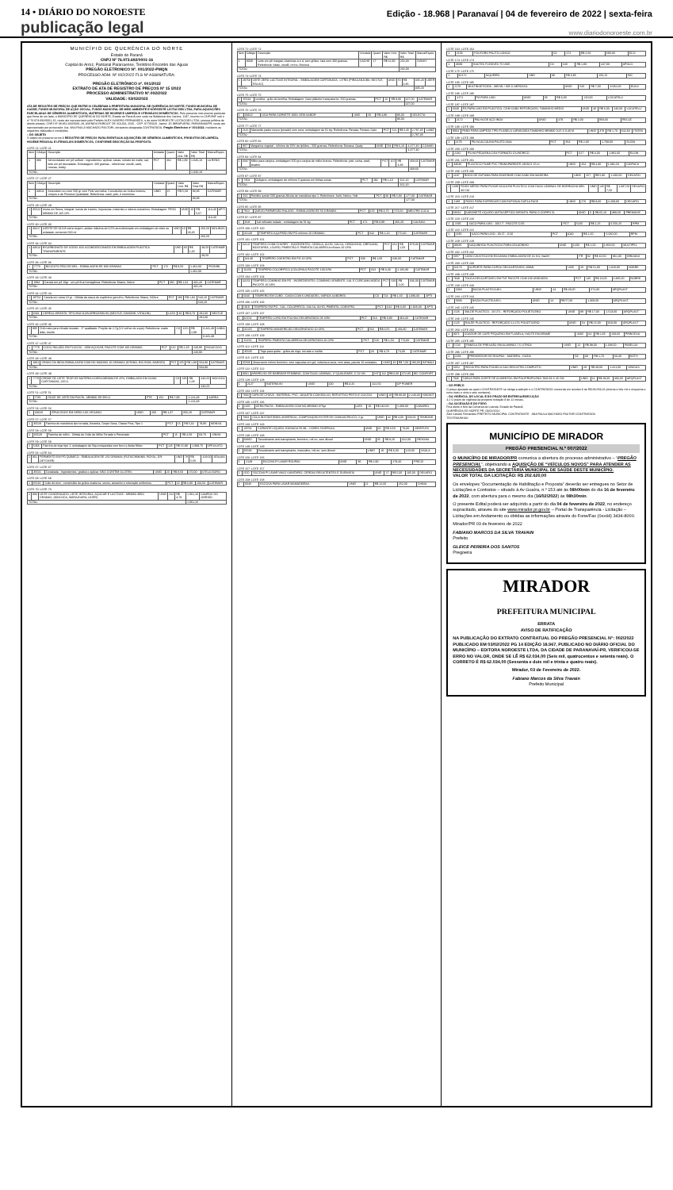14 • DIÁRIO DO NOROESTE
Edição - 18.968 | Paranavaí | 04 de fevereiro de 2022 | sexta-feira
publicação legal
www.diariodonoroeste.com.br
MUNICÍPIO DE QUERÊNCIA DO NORTE
Estado do Paraná
CNPJ Nº 76.973.692/0001-16
Capital do Arroz, Pantanal Paranaense, Território Encontro das Águas
PREGÃO ELETRONICO Nº. 001/2022-PMQN
PROCESSO ADM. Nº 002/2022 FLS Nº ASSINATURA:
PREGÃO ELETRÔNICO nº. 001/2022
EXTRATO DE ATA DE REGISTRO DE PREÇOS Nº 15 /2022
PROCESSO ADMINISTRATIVO Nº.002/2022
VALIDADE: 03/02/2023
ATA DE REGISTRO DE PREÇOS QUE ENTRE SI CELEBRAM A PREFEITURA MUNICIPAL DE QUERÊNCIA DO NORTE, FUNDO MUNICIPAL DE SAÚDE, FUNDO MUNICIPAL DE AÇÃO SOCIAL, FUNDO MUNICIPAL DE MEIO AMBIENTE E NOROESTE LICITACOES LTDA, PARA AQUISIÇÕES PARCELADAS DE GÊNEROS ALIMENTÍCIOS, MATERIAIS DE HIGIENE E LIMPEZA E UTENSÍLIOS DOMÉSTICOS. Pelo presente instrumento particular que firma de um lado, o MUNICÍPIO DE QUERÊNCIA DO NORTE, Estado do Paraná com sede na Waldemar dos Santos, 1197, inscrito no CNPJ/MF sob o nº 76.973.692/0001-16, neste ato representado pelo Prefeito ALEX SANDRO FERNANDES, e de outro NOROESTE LICITACOES LTDA, pessoa jurídica de direito privado, CNPJ Nº 38.852.363/0001-28, AVENIDA PARIGOT DE SOUZA, 2545 - CEP: 87705020 - bairro: JD IBIRAPUERA, PARANAVAÍ/PR, neste ato representado por procurador Sra. ANA PAULA MACHADO PASTORI, doravante designada CONTRATADA. Pregão Eletrônico nº 001/2022, mediante as seguintes cláusulas e condições.
– DO OBJETO
O objeto do presente termo é REGISTRO DE PREÇOS PARA EVENTUAIS AQUISIÇÕES DE GÊNEROS ALIMENTÍCIOS, PRODUTOS DE LIMPEZA, HIGIENE PESSOAL E UTENSÍLIOS DOMÉSTICOS, CONFORME DESCRIÇÃO DA PROPOSTA
LOTE 21: LOTE 21
| Item | Código | Descrição | Unidade | Quant. | Valor Unit. R$ | Valor Total R$ | Marca/Espec. |
| --- | --- | --- | --- | --- | --- | --- | --- |
| 1 | 880 | Achocolatado em pó solúvel - ingredientes: açúcar, cacau, extrato de malte, sal, leite em pó desnatado. Embalagem: 400 gramas - referência: nestlé, zaeli, nescau, toddy. | PCT | 362 | R$ 2,89 | 1.046,18 | LA REND |
| TOTAL: | | | | | | 1.046,18 | |
LOTE 27: LOTE 27
| Item | Código | Descrição | Unidade | Quant. | Valor Unit. R$ | Valor Total R$ | Marca/Espec. |
| --- | --- | --- | --- | --- | --- | --- | --- |
| 1 | 33611 | Amendoim cru com 500 gr com Pele vermelha; Constituído de Grãos Inteiros, Limpos e de Primeira Qualidade. Referência: zaeli, yoki, 3 morrinhos | UNID | 15 | R$ 5,59 | 83,85 | CATEMAR |
| TOTAL: | | | | | | 83,85 | |
LOTE 29: LOTE 29
| 1 | 35524 | Aveia em flocos, integral; isenta de insetos, impurezas, materiais e odores estranhos. Embalagem: PESO MÍNIMO DE 165 GR. | UNID | 20 | R$ 5,67 | 113,40 | APTI |
| TOTAL: | | | | | | 113,40 | |
LOTE 30: LOTE 30
| 1 | 38217 | AZEITE DE OLIVA extra virgem, acidez máxima de 0,5% acondicionado em embalagem de vidro ou enlatado, contendo 500 ml | UND | 10 | R$ 26,65 | 266,50 | MOLINOS |
| TOTAL: | | | | | | 266,50 | |
LOTE 34: LOTE 34
| 1 | 33613 | BICARBONATO DE SÓDIO 40G ACONDIDICONADO EM EMBALAGEM PLÁSTICA TRANSPARENTE | UND | 30 | R$ 1,65 | 49,50 | CATEMAR |
| TOTAL: | | | | | | 49,50 | |
LOTE 36: LOTE 36
| 1 | 7770 | BISCOITO PÃO DE MEL - EMBALAGEM DE 800 GRAMAS | PCT | 172 | R$ 8,50 | 1.462,00 | PICININI |
| TOTAL: | | | | | | 1.462,00 | |
LOTE 43: LOTE 43
| 1 | 1894 | Canela em pó 10gr - em pó fina homogênea. Referência: Kitano, Nobre | PCT | 280 | R$ 1,54 | 431,20 | CATEMAR |
| TOTAL: | | | | | | 431,20 | |
LOTE 44: LOTE 44
| 1 | 29754 | Canela em rama 10 gr - Obtida da casca do espécime genuíno. Referência: Kitano, NObre | PCT | 280 | R$ 1,94 | 543,20 | CATEMAR |
| TOTAL: | | | | | | 543,20 | |
LOTE 45: LOTE 45
| 1 | 6031 | CEREAL INFANTIL TIPO MUCILON ARROZ/MILHO (NESTLÉ, DANONE, VITALON) | LATA | 30 | R$ 9,70 | 291,00 | NESTLE |
| TOTAL: | | | | | | 291,00 | |
LOTE 46: LOTE 46
| 1 | 895 | Chá mate para infusão tostado - 1ª qualidade. Porção de 2,7g (1/2 colher de sopa). Referência: matte leão, triunfo | CX | 1151 | R$ 2,99 | 3.441,49 | SABIA |
| TOTAL: | | | | | | 3.441,49 | |
LOTE 47: LOTE 47
| 1 | 7778 | COCO RALADO EM FLOCOS - SEM AÇÚCAR, PACOTE COM 100 GRAMAS | PCT | 110 | R$ 2,19 | 240,90 | INGACOCO |
| TOTAL: | | | | | | 240,90 | |
LOTE 48: LOTE 48
| 1 | 1901 | CRAVO DA ÍNDIA EMBALAGEM COM NO MAXIMO 10 GRAMAS (KITANO, BIG BOM, MARATA) | PCT | 255 | R$ 1,98 | 504,90 | CATEMAR |
| TOTAL: | | | | | | 504,90 | |
LOTE 49: LOTE 49
| 1 | 7779 | CREME DE LEITE TEOR DE MATÉRIA GORDA MÍNIMA DE 25%, EMBALADO EM CAIXA CARTONADA, 200 G | CX | 195 | R$ 2,29 | 446,55 | MOCOCA |
| TOTAL: | | | | | | 446,55 | |
LOTE 51: LOTE 51
| 1 | 7785 | DOCE DE LEITE EM PASTA - MÍNIMO DE 950 G | PTE | 152 | R$ 7,99 | 1.214,48 | AUREA |
| TOTAL: | | | | | | 1.214,48 | |
LOTE 53: LOTE 53
| 1 | 33620 | ERVA DOCE EM GRÃO 10G VEGANO | UNID | 260 | R$ 1,37 | 356,20 | CATEMAR |
LOTE 57: LOTE 57
| 1 | 35528 | Farinha de mandioca tipo torrada, Amarela, Grupo Seca, Classe Fina, Tipo 1 | PCT | 15 | R$ 5,32 | 79,80 | MONSIL |
LOTE 58: LOTE 58
| 1 | 35529 | Farinha de milho - Obtida do Grão de Milho Torrado e Peneirado | PCT | 15 | R$ 4,58 | 68,70 | SINHA |
LOTE 59: LOTE 59
| 1 | 5466 | Farinha de trigo tipo 1, embalagem de 5kg enriquecida com ferro e ácido fólico | PCT | 125 | R$ 15,99 | 1.998,75 | SPESSATO |
LOTE 64: LOTE 64
| 1 | 901 | FERMENTO EM PÓ QUÍMICO - EMBALAGEM DE 250 GRAMAS (FLEISCHMANN, ROYAL, DR. OETCKER) | UND | 78 | R$ 5,50 | 429,00 | ATALAIA |
LOTE 67: LOTE 67
| 1 | 35531 | Goiabada - Ingredientes: goiaba e açúcar. NÃO CONTÉM GLÚTEN. | UNID | 20 | R$ 8,50 | 170,00 | STELA DORO |
LOTE 68: LOTE 68
| 1 | 35533 | Grão de bico - constituído de grãos maduros, secos, tamanho e coloração uniformes | PCT | 15 | R$ 6,90 | 103,50 | CATEMAR |
LOTE 70: LOTE 70
| 1 | 903 | LEITE CONDENSADO, LEITE INTEGRAL, AÇÚCAR E LACTOSE - MÍNIMO 395G GRAMAS. (MOCOCA, MARAJOARA, LIDER) | UNID | 222 | R$ 4,78 | 1.061,16 | CAMPOS DO JORDÃO |
| TOTAL: | | | | | | 1.061,16 | |
LOTE 72: LOTE 72
| Item | Código | Descrição | Unidade | Quant. | Valor Unit. R$ | Valor Total R$ | Marca/Espec. |
| --- | --- | --- | --- | --- | --- | --- | --- |
| 1 | 9039 | Leite em pó integral, vitaminas a e d, sem glúten, lata com 400 gramas. Referência: Italac, nestlé, ninho, Mococa | SACHE | 17 | R$ 11,90 | 202,30 | DANKY |
| TOTAL: | | | | | | 202,30 | |
LOTE 74: LOTE 74
| 1 | 29759 | LEITE ZERO LACTOSE INTEGRAL - EMBALAGEM CARTONADA - LITRO (PIRACANJUBA, NESTLÉ, ITALAC) | UNID | 70 | R$ 4,36 | 305,20 | LIDER |
| TOTAL: | | | | | | 305,20 | |
LOTE 75: LOTE 75
| 1 | 35534 | Lentilha - grão de lentilha, Embalagem: Saco plástico transparente, 500 gramas. | PCT | 15 | R$ 9,80 | 147,00 | CATEMAR |
| TOTAL: | | | | | | 147,00 | |
LOTE 76: LOTE 76
| 1 | 33622 | LIGA PARA SORVETE 100G SEM SABOR | UND | 20 | R$ 4,80 | 96,00 | SELECTA |
| TOTAL: | | | | | | 96,00 | |
LOTE 77: LOTE 77
| 1 | 2116 | Macarrão padre nosso (picado) com ovos, embalagem de 01 kg. Referência: Renata, Floriani, Galo | PCT | 521 | R$ 5,35 | 2.787,35 | LIANE |
| TOTAL: | | | | | | 2.787,35 | |
LOTE 82: LOTE 82
| 1 | 907 | Margarina vegetal - mínimo de 65% de lipídios - 500 gramas. Referência: Doriana, Qualy | UNID | 734 | R$ 6,10 | 4.477,40 | COAMO |
| TOTAL: | | | | | | 4.477,40 | |
LOTE 84: LOTE 84
| 1 | 6037 | Milho para canjica- embalagem 500 grs canjica de milho branco. Referência: yoki, sinha, zaeli, kisabor | PCT | 107 | R$ 4,38 | 468,66 | CATEMAR |
| TOTAL: | | | | | | 468,66 | |
LOTE 87: LOTE 87
| 1 | 7804 | Orégano, embalagem de mínimo 5 gramas em folhas secas | PCT | 292 | R$ 1,10 | 321,20 | CATEMAR |
| TOTAL: | | | | | | 321,20 | |
LOTE 93: LOTE 93
| 1 | 914 | Polvilho azedo 500 gramas fécula de mandioca tipo 1. Referência: Juriti, Nobre, Yoki | PCT | 30 | R$ 5,90 | 177,00 | CATEMAR |
| TOTAL: | | | | | | 177,00 | |
LOTE 95: LOTE 95
| 1 | 7812 | QUEIJO PARMESÃO RALADO - EMBALAGEM DE 50 GRAMAS | PCT | 155 | R$ 3,70 | 573,50 | MESTRE CUCA |
LOTE 97: LOTE 97
| 1 | 919 | Sal refinado iodado - embalagem de 01 kg | PCT | 471 | R$ 0,99 | 466,29 | SALINAS |
LOTE 100: LOTE 100
| 1 | 32148 | TEMPERO AÇAFRÃO EM PÓ mínimo 20 GRAMAS | PCT | 642 | R$ 1,20 | 770,40 | CATEMAR |
LOTE 101: LOTE 101
| 1 | 32147 | TEMPERO CHIMI CHURRY - INGEDIENTES: CEBOLA, ALHO, SALSA, CEBOLINHA, ORÉGANO, MOSTARDA, LOURO, PIMENTÃO E PIMENTA CALABRESA mínimo 20 GRS | PCT | 652 | R$ 1,50 | 978,00 | CATEMAR |
LOTE 102: LOTE 102
| 1 | 32149 | TEMPERO COENTRO EM PÓ 10 GRS | PCT | 636 | R$ 1,00 | 636,00 | CATEMAR |
LOTE 103: LOTE 103
| 1 | 32150 | TEMPERO COLORÍFICO (COLORAU) PACOTE 100 GRS | PCT | 642 | R$ 3,40 | 2.182,80 | CATEMAR |
LOTE 104: LOTE 104
| 1 | 32151 | TEMPERO COMINHO EM PÓ - INGREDIENTES: COMINHO SEMENTE, SAL E CÚRCUMA MOÍDA PACOTE 10 GRS | PCT | 636 | R$ 1,00 | 636,00 | CATEMAR |
LOTE 105: LOTE 105
| 1 | 6040 | TEMPERO EM CUBO - CAIXA COM 6 UNIDADES, VARIOS SABORES | CX | 724 | R$ 1,50 | 1.086,00 | APTI |
LOTE 106: LOTE 106
| 1 | 1919 | TEMPERO EM PÓ - SAL, COLORÍFICO, SALSA, ALHO, PIMENTA, COENTRO | PCT | 642 | R$ 3,00 | 1.926,00 | APTI |
LOTE 107: LOTE 107
| 1 | 32154 | TEMPERO LORO EM FOLHAS DESIDRATADO 05 GRS | PCT | 516 | R$ 0,90 | 464,40 | CATEMAR |
LOTE 108: LOTE 108
| 1 | 32155 | TEMPERO MANJERICÃO DESIDRATADO 10 GRS | PCT | 516 | R$ 0,55 | 283,80 | CATEMAR |
LOTE 109: LOTE 109
| 1 | 32156 | TEMPERO PIMENTA CALABRESA DESIDRATADA 10 GRS | PCT | 516 | R$ 1,50 | 774,00 | CATEMAR |
LOTE 112: LOTE 112
| 1 | 35535 | Trigo para quibe - grãos de trigo, torrado e moído | PCT | 20 | R$ 3,70 | 74,00 | CATEMAR |
LOTE 115: LOTE 115
| 1 | 35536 | Absorvente intimo feminino, com capsulas em gel, cobertura seca, com abas, pacote 16 unidades. | UNID | 40 | R$ 7,00 | 280,00 | INTIMUS |
LOTE 122: LOTE 122
| 1 | 9061 | APARELHO DE BARBEAR FEMININO, COM DUAS LÂMINAS, 1ª QUALIDADE, C 02 UN | KIT | 112 | R$ 6,00 | 672,00 | BIC CONFORT |
LOTE 128: LOTE 128
| 1 | 2127 | BATERIA 9V | UNID | 130 | R$ 3,25 | 422,50 | GP POWER |
LOTE 134: LOTE 134
| 1 | 7833 | CAPA DE CHUVA - MATERIAL: PVC; JAQUETA COM BOLSO, REFLETIVO PEITO E COSTAS | UNID | 28 | R$ 80,00 | 2.240,00 | NIKOKIT |
LOTE 136: LOTE 136
| 1 | 2135 | CERA PASTA - EMBALAGEM COM NO MÍNIMO 375gr | LATA | 10 | R$ 140,00 | 1.400,00 | CANARIO |
LOTE 137: LOTE 137
| 1 | 7834 | COLA INSTANTÂNEA UNIVERSAL, COMPOSIÇÃO ÉSTER DE CIANOACRÍLICO, 2 gr. | UNID | 42 | R$ 4,00 | 168,00 | TEKBOND |
LOTE 143: LOTE 143
| 1 | 29764 | CORANTE LÍQUIDO, BISNAGA 50 ML - CORES DIVERSAS | UNID | 20 | R$ 3,50 | 70,00 | INDEFLEX |
LOTE 148: LOTE 148
| 1 | 34860 | Desodorante anti-transpirante, feminino, roll-on, sem álcool | UNID | 35 | R$ 9,20 | 322,00 | REXONA |
LOTE 149: LOTE 149
| 1 | 35538 | Desodorante anti-transpirante, masculino, roll-on, sem álcool | UNID | 20 | R$ 6,00 | 120,00 | SKALA |
LOTE 156: LOTE 156
| 1 | 2149 | ESCOVA P/ LAVAR ROUPAS | UNID | 96 | R$ 2,90 | 278,40 | FRICCI |
LOTE 157: LOTE 157
| 1 | 2150 | ESCOVA P/ LAVAR VASO SANITARIO, CERDAS RESISTENTES E DURÁVEIS | UNID | 27 | R$ 5,00 | 135,00 | DESAFIO |
LOTE 158: LOTE 158
| 1 | 6045 | ESCOVA PARA LAVAR MAMADEIRAS | UNID | 21 | R$ 12,00 | 252,00 | CHINA |
LOTE 164: LOTE 164
| 1 | 2156 | FÓSFORO PALITO LONGO | CX | 272 | R$ 2,50 | 680,00 | ECO |
LOTE 174: LOTE 174
| 1 | 3689 | HASTES FLEXIVES 75 UND | CX | 130 | R$ 1,90 | 247,00 | APOLO |
LOTE 175: LOTE 175
| 1 | 32172 | ISQUEIRO | UND | 39 | R$ 3,85 | 150,15 | BIC |
LOTE 185: LOTE 185
| 1 | 2170 | MULTINSETICIDA - 380 ML / 305 G AEROSOL | UNID | 526 | R$ 7,00 | 3.682,00 | BUSS |
LOTE 186: LOTE 186
| 1 | 2171 | PÁ PARA LIXO | UNID | 35 | R$ 6,00 | 210,00 | LOCATELLI |
LOTE 187: LOTE 187
| 1 | 6049 | PÁ PARA LIXO EM PLÁSTICO, COM CABO REFORÇADO, TAMANHO MÉDIO | UNID | 40 | R$ 6,00 | 240,00 | LOCATELLI |
LOTE 188: LOTE 188
| 1 | 2172 | PALHA DE AÇO INOX | UNID | 479 | R$ 2,00 | 958,00 | RELUZ |
LOTE 193: LOTE 193
| 1 | 9064 | PANO PARA LIMPEZA TIPO FLANELA LARANJADA TAMANHO MÍNIMO 0,25 X 0,40 M | UNID | 378 | R$ 1,70 | 642,60 | ITATEX |
LOTE 198: LOTE 198
| 1 | 2179 | PILHA ALCALINA PALITO /AAA | PCT | 854 | R$ 2,00 | 1.708,00 | ELGIN |
LOTE 200: LOTE 200
| 1 | 2182 | PILHA PEQUENA C/04 FORMATO CILÍNDRICO | PCT | 627 | R$ 3,00 | 1.881,00 | ELGIN |
LOTE 201: LOTE 201
| 1 | 33630 | PLÁSTICO FILME PVC TRANSPARENTE 28CM X 15 m | UNID | 254 | R$ 4,30 | 1.092,20 | GIOPACK |
LOTE 206: LOTE 206
| 1 | 2187 | RODO DE ESPUMA PARA ENCERAR COM CABO EM MADEIRA | UNID | 257 | R$ 5,80 | 1.490,60 | DESAFIO |
LOTE 209: LOTE 209
| 1 | 2189 | RODO MÉDIO PARA PUXAR ÁGUA EM PLÁSTICO COM DUAS LÂMINAS DE BORRACHA MÍN. 40 CM | UNID | 145 | R$ 7,50 | 1.087,50 | DESAFIO |
LOTE 210: LOTE 210
| 1 | 2188 | RODO PARA ESFREGAR COM ESPONJA DUPLA FACE | UNID | 276 | R$ 8,00 | 2.208,00 | DESAFIO |
LOTE 217: LOTE 217
| 1 | 33632 | SABONETE LÍQUIDO ANTISSÉPTICO INFANTIL PARA O CORPO 5L | UNID | 6 | R$ 65,10 | 390,60 | PREMISSE |
LOTE 220: LOTE 220
| 1 | 2196 | SACO PARA LIXO - 100 LT - PACOTE C/05 | PCT | 5245 | R$ 1,25 | 6.556,25 | RPM |
LOTE 222: LOTE 222
| 1 | 2195 | SACO PARA LIXO - 30 LT - C/10 | PCT | 4040 | R$ 1,50 | 6.060,00 | RPM |
LOTE 229: LOTE 229
| 1 | 33635 | SAQUINHOS PLÁSTICOS PARA GELADINHO | UNID | 1200 | R$ 1,50 | 1.800,00 | MULTIPEL |
LOTE 232: LOTE 232
| 1 | 6057 | SODA CÁUSTICA EM ESCAMAS EMBALAGEM DE 01 KG, NaOH | FR | 82 | R$ 10,50 | 861,00 | BRILMAX |
LOTE 233: LOTE 233
| 1 | 32176 | SUPORTE PARA COPOS DESCARTÁVEIS 200ML | UND | 20 | R$ 51,00 | 1.020,00 | NOBRE |
LOTE 239: LOTE 239
| 1 | 7849 | TOUCA DESCARTÁVEL EM TNT PACOTE COM 100 UNIDADES | PCT | 145 | R$ 13,00 | 1.885,00 | NOBRE |
LOTE 243: LOTE 243
| 1 | 5302 | BACIA PLASTICA 38 L | UNID | 24 | R$ 28,00 | 672,00 | ARQPLAST |
LOTE 244: LOTE 244
| 1 | 5303 | BACIA PLASTICA 80 L | UNID | 24 | R$ 57,00 | 1.368,00 | ARQPLAST |
LOTE 245: LOTE 245
| 1 | 2126 | BALDE PLASTICO - 20 LTS - REFORÇADO POLIETILENO | UNID | 89 | R$ 17,00 | 1.513,00 | ARQPLAST |
LOTE 246: LOTE 246
| 1 | 2125 | BALDE PLASTICO - REFORÇADO 14 LTS POLIETILENO | UNID | 54 | R$ 15,00 | 810,00 | ARQPLAST |
LOTE 263: LOTE 263
| 1 | 9071 | COADOR DE CAFÉ PEQUENO EM FLANELA, HASTE EM ARAME | UNID | 64 | R$ 2,65 | 169,60 | PRINCESA |
LOTE 285: LOTE 285
| 1 | 5729 | PANELA DE PRESSÃO EM ALUMÍNIO 7,5 LITROS | UNID | 12 | R$ 99,00 | 1.188,00 | PANELUX |
LOTE 296: LOTE 296
| 1 | 2183 | PRENDEDOR DE ROUPAS - MADEIRA - DÚZIA | DZ | 39 | R$ 1,70 | 66,30 | BOTH |
LOTE 297: LOTE 297
| 1 | 6052 | REGISTRO PARA FOGÃO A GÁS REGISTRO COMPLETO | UNID | 29 | R$ 49,00 | 1.421,00 | VINIGAS |
LOTE 298: LOTE 298
| 1 | 7846 | TÁBUA PARA CORTE DE ALIMENTOS EM POLIPROPILENO TAM 33 X 45 CM | UNID | 14 | R$ 29,00 | 406,00 | ARQPLAST |
– DO PREÇO
O preço ajustado ao qual o CONTRATANTE se obriga a adimplir e o CONTRATADO concorda em receber é de R$ 83.059,26 (oitenta e três mil e cinquenta e nove reais e vinte e seis centavos).
– DA VIGÊNCIA, DO LOCAL E DO PRAZO DE ENTREGA/EXECUÇÃO
4.2 O prazo de vigência da presente licitação é de 12 meses.
– DA SUCESSÃO E DO FORO
Fica eleito o foro da Comarca de Loanda, Estado do Paraná.
QUERÊNCIA DO NORTE PR, 03/02/2022
Alex Sandro Fernandes PREFEITO MUNICIPAL CONTRATANTE ANA PAULA MACHADO PASTORI CONTRATADA
TESTEMUNHAS:
MUNICÍPIO DE MIRADOR
PREGÃO PRESENCIAL N.º 007/2022
O MUNICÍPIO DE MIRADOR/PR comunica a abertura do processo administrativo – “PREGÃO PRESENCIAL”, objetivando a AQUISIÇÃO DE “VEÍCULOS NOVOS” PARA ATENDER AS NECESSIDADES DA SECRETARIA MUNICIPAL DE SAÚDE DESTE MUNICÍPIO.
VALOR TOTAL DA LICITAÇÃO: R$ 202.620,00
Os envelopes “Documentação de Habilitação e Proposta” deverão ser entregues no Setor de Licitações e Contratos – situado à Av Guaíra, n.º 153 até às 08h00min do dia 16 de fevereiro de 2022, com abertura para o mesmo dia (16/02/2022) às 08h30min.
O presente Edital poderá ser adquirido a partir do dia 04 de fevereiro de 2022, no endereço supracitado, através do site www.mirador.pr.gov.br – Portal de Transparência - Licitação – Licitações em Andamento ou obtidas as informações através do Fone/Fax (0xx44) 3434-8000.
Mirador/PR 03 de fevereiro de 2022
FABIANO MARCOS DA SILVA TRAVAIN
Prefeito
GLEICE PEREIRA DOS SANTOS
Pregoeira
MIRADOR
PREFEITURA MUNICIPAL
ERRATA
AVISO DE RATIFICAÇÃO
NA PUBLICAÇÃO DO EXTRATO CONTRATUAL DO PREGÃO PRESENCIAL N°: 002/2022 PUBLICADO EM 03/02/2022 PG 14 EDIÇÃO 18.967, PUBLICADO NO DIÁRIO OFICIAL DO MUNICÍPIO – EDITORA NOROESTE LTDA, DA CIDADE DE PARANAVAÍ-PR, VERIFICOU-SE ERRO NO VALOR, ONDE SE LÊ R$ 62.034,00 (Seis mil, quatrocentos e setenta reais). O CORRETO É R$ 62.034,00 (Sessenta e dois mil e trinta e quatro reais).
Mirador, 03 de Fevereiro de 2022.
Fabiano Marcos da Silva Travain
Prefeito Municipal